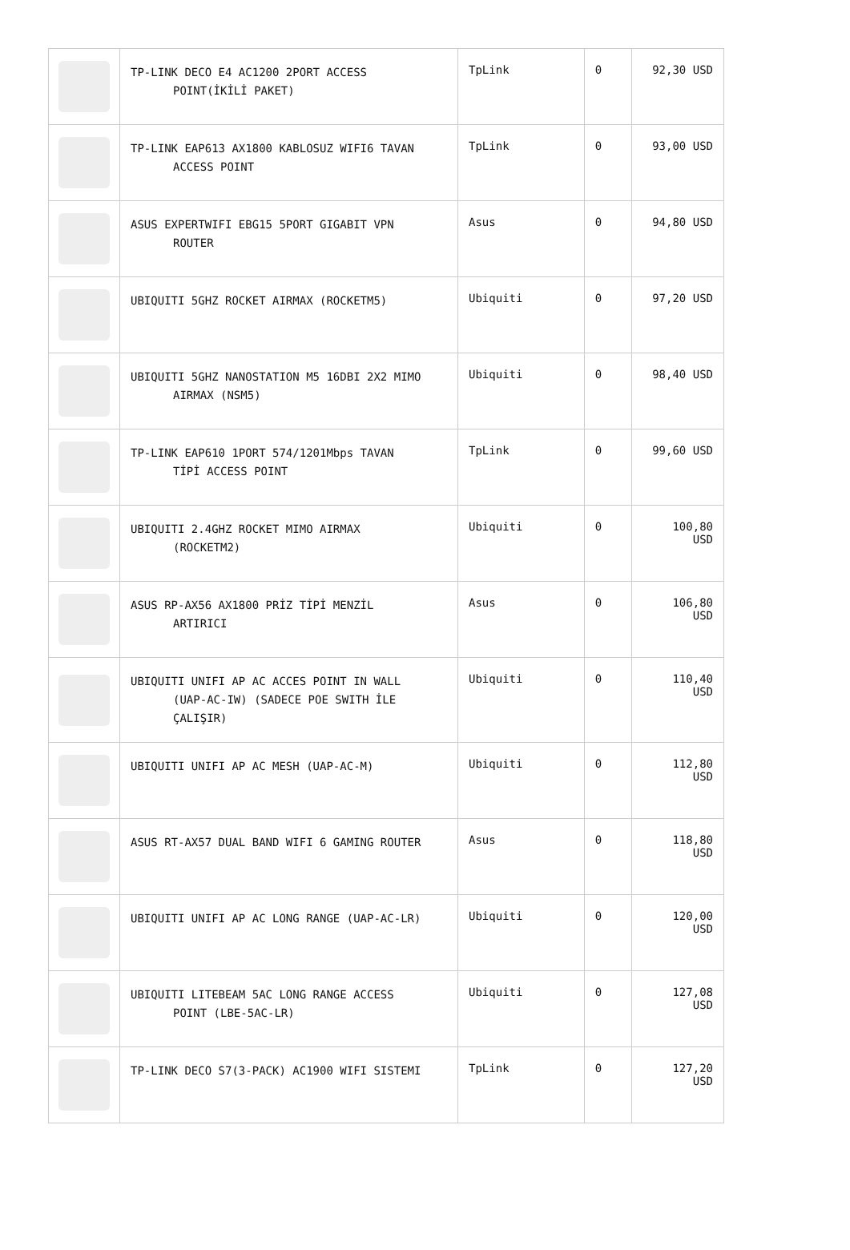| | TP-LINK DECO E4 AC1200 2PORT ACCESS POINT(İKİLİ PAKET) | TpLink | 0 | 92,30 USD |
| | TP-LINK EAP613 AX1800 KABLOSUZ WIFI6 TAVAN ACCESS POINT | TpLink | 0 | 93,00 USD |
| | ASUS EXPERTWIFI EBG15 5PORT GIGABIT VPN ROUTER | Asus | 0 | 94,80 USD |
| | UBIQUITI 5GHZ ROCKET AIRMAX (ROCKETM5) | Ubiquiti | 0 | 97,20 USD |
| | UBIQUITI 5GHZ NANOSTATION M5 16DBI 2X2 MIMO AIRMAX (NSM5) | Ubiquiti | 0 | 98,40 USD |
| | TP-LINK EAP610 1PORT 574/1201Mbps TAVAN TİPİ ACCESS POINT | TpLink | 0 | 99,60 USD |
| | UBIQUITI 2.4GHZ ROCKET MIMO AIRMAX (ROCKETM2) | Ubiquiti | 0 | 100,80 USD |
| | ASUS RP-AX56 AX1800 PRİZ TİPİ MENZİL ARTIRICI | Asus | 0 | 106,80 USD |
| | UBIQUITI UNIFI AP AC ACCES POINT IN WALL (UAP-AC-IW) (SADECE POE SWITH İLE ÇALIŞIR) | Ubiquiti | 0 | 110,40 USD |
| | UBIQUITI UNIFI AP AC MESH (UAP-AC-M) | Ubiquiti | 0 | 112,80 USD |
| | ASUS RT-AX57 DUAL BAND WIFI 6 GAMING ROUTER | Asus | 0 | 118,80 USD |
| | UBIQUITI UNIFI AP AC LONG RANGE (UAP-AC-LR) | Ubiquiti | 0 | 120,00 USD |
| | UBIQUITI LITEBEAM 5AC LONG RANGE ACCESS POINT (LBE-5AC-LR) | Ubiquiti | 0 | 127,08 USD |
| | TP-LINK DECO S7(3-PACK) AC1900 WIFI SISTEMI | TpLink | 0 | 127,20 USD |